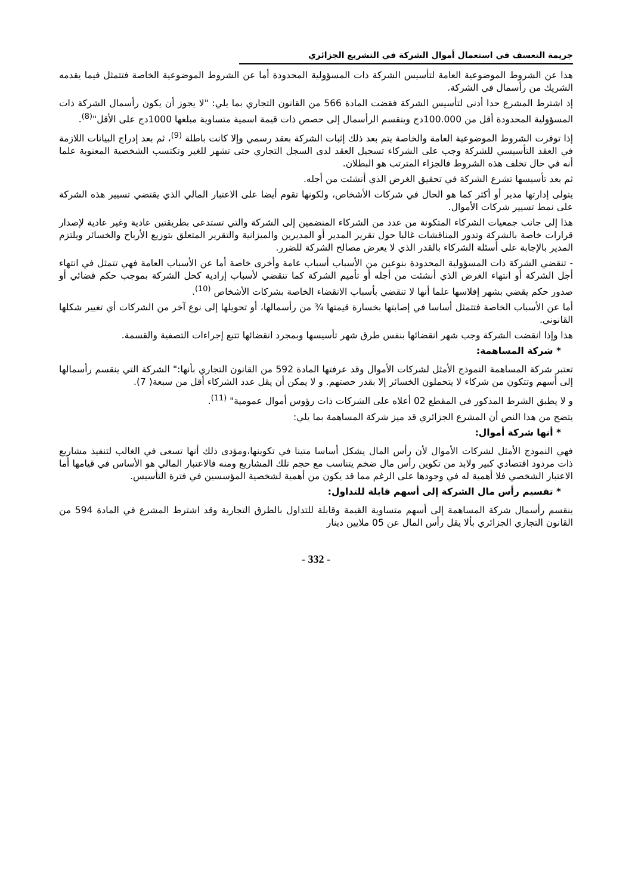جريمة التعسف في استعمال أموال الشركة في التشريع الجزائري
هذا عن الشروط الموضوعية العامة لتأسيس الشركة ذات المسؤولية المحدودة أما عن الشروط الموضوعية الخاصة فتتمثل فيما يقدمه الشريك من رأسمال في الشركة.
إذ اشترط المشرع حدا أدنى لتأسيس الشركة فقضت المادة 566 من القانون التجاري بما يلي: "لا يجوز أن يكون رأسمال الشركة ذات المسؤولية المحدودة أقل من 100.000دج وينقسم الرأسمال إلى حصص ذات قيمة اسمية متساوية مبلغها 1000دج على الأقل"<sup>(8)</sup>.
إذا توفرت الشروط الموضوعية العامة والخاصة يتم بعد ذلك إثبات الشركة بعقد رسمي وإلا كانت باطلة <sup>(9)</sup>، ثم بعد إدراج البيانات اللازمة في العقد التأسيسي للشركة وجب على الشركاء تسجيل العقد لدى السجل التجاري حتى تشهر للغير وتكتسب الشخصية المعنوية علما أنه في حال تخلف هذه الشروط فالجزاء المترتب هو البطلان.
ثم بعد تأسيسها تشرع الشركة في تحقيق الغرض الذي أنشئت من أجله.
يتولى إدارتها مدير أو أكثر كما هو الحال في شركات الأشخاص، ولكونها تقوم أيضا على الاعتبار المالي الذي يقتضي تسيير هذه الشركة على نمط تسيير شركات الأموال.
هذا إلى جانب جمعيات الشركاء المتكونة من عدد من الشركاء المنضمين إلى الشركة والتي تستدعى بطريقتين عادية وغير عادية لإصدار قرارات خاصة بالشركة وتدور المناقشات غالبا حول تقرير المدير أو المديرين والميزانية والتقرير المتعلق بتوزيع الأرباح والخسائر ويلتزم المدير بالإجابة على أسئلة الشركاء بالقدر الذي لا يعرض مصالح الشركة للضرر.
- تنقضي الشركة ذات المسؤولية المحدودة بنوعين من الأسباب أسباب عامة وأخرى خاصة أما عن الأسباب العامة فهي تتمثل في انتهاء أجل الشركة أو انتهاء الغرض الذي أنشئت من أجله أو تأميم الشركة كما تنقضي لأسباب إرادية كحل الشركة بموجب حكم قضائي أو صدور حكم يقضي بشهر إفلاسها علما أنها لا تنقضي بأسباب الانقضاء الخاصة بشركات الأشخاص <sup>(10)</sup>.
أما عن الأسباب الخاصة فتتمثل أساسا في إصابتها بخسارة قيمتها ¾ من رأسمالها، أو تحويلها إلى نوع آخر من الشركات أي تغيير شكلها القانوني.
هذا وإذا انقضت الشركة وجب شهر انقضائها بنفس طرق شهر تأسيسها وبمجرد انقضائها تتبع إجراءات التصفية والقسمة.
* شركة المساهمة:
تعتبر شركة المساهمة النموذج الأمثل لشركات الأموال وقد عرفتها المادة 592 من القانون التجاري بأنها:" الشركة التي ينقسم رأسمالها إلى أسهم وتتكون من شركاء لا يتحملون الخسائر إلا بقدر حصتهم. و لا يمكن أن يقل عدد الشركاء أقل من سبعة( 7).
و لا يطبق الشرط المذكور في المقطع 02 أعلاه على الشركات ذات رؤوس أموال عمومية" <sup>(11)</sup>.
يتضح من هذا النص أن المشرع الجزائري قد ميز شركة المساهمة بما يلي:
* أنها شركة أموال:
فهي النموذج الأمثل لشركات الأموال لأن رأس المال يشكل أساسا متينا في تكوينها،ومؤدى ذلك أنها تسعى في الغالب لتنفيذ مشاريع ذات مردود اقتصادي كبير ولابد من تكوين رأس مال ضخم يتناسب مع حجم تلك المشاريع ومنه فالاعتبار المالي هو الأساس في قيامها أما الاعتبار الشخصي فلا أهمية له في وجودها على الرغم مما قد يكون من أهمية لشخصية المؤسسين في فترة التأسيس.
* تقسيم رأس مال الشركة إلى أسهم قابلة للتداول:
ينقسم رأسمال شركة المساهمة إلى أسهم متساوية القيمة وقابلة للتداول بالطرق التجارية وقد اشترط المشرع في المادة 594 من القانون التجاري الجزائري بألا يقل رأس المال عن 05 ملايين دينار
- 332 -